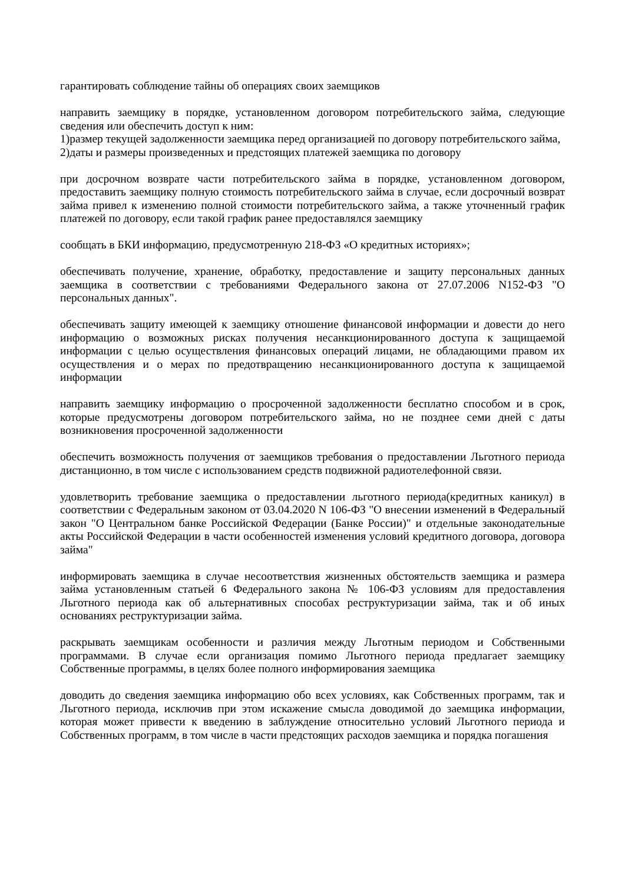гарантировать соблюдение тайны об операциях своих заемщиков
направить заемщику в порядке, установленном договором потребительского займа, следующие сведения или обеспечить доступ к ним:
1)размер текущей задолженности заемщика перед организацией по договору потребительского займа,
2)даты и размеры произведенных и предстоящих платежей заемщика по договору
при досрочном возврате части потребительского займа в порядке, установленном договором, предоставить заемщику полную стоимость потребительского займа в случае, если досрочный возврат займа привел к изменению полной стоимости потребительского займа, а также уточненный график платежей по договору, если такой график ранее предоставлялся заемщику
сообщать в БКИ информацию, предусмотренную 218-ФЗ «О кредитных историях»;
обеспечивать получение, хранение, обработку, предоставление и защиту персональных данных заемщика в соответствии с требованиями Федерального закона от 27.07.2006 N152-ФЗ "О персональных данных".
обеспечивать защиту имеющей к заемщику отношение финансовой информации и довести до него информацию о возможных рисках получения несанкционированного доступа к защищаемой информации с целью осуществления финансовых операций лицами, не обладающими правом их осуществления и о мерах по предотвращению несанкционированного доступа к защищаемой информации
направить заемщику информацию о просроченной задолженности бесплатно способом и в срок, которые предусмотрены договором потребительского займа, но не позднее семи дней с даты возникновения просроченной задолженности
обеспечить возможность получения от заемщиков требования о предоставлении Льготного периода дистанционно, в том числе с использованием средств подвижной радиотелефонной связи.
удовлетворить требование заемщика о предоставлении льготного периода(кредитных каникул) в соответствии с Федеральным законом от 03.04.2020 N 106-ФЗ "О внесении изменений в Федеральный закон "О Центральном банке Российской Федерации (Банке России)" и отдельные законодательные акты Российской Федерации в части особенностей изменения условий кредитного договора, договора займа"
информировать заемщика в случае несоответствия жизненных обстоятельств заемщика и размера займа установленным статьей 6 Федерального закона № 106-ФЗ условиям для предоставления Льготного периода как об альтернативных способах реструктуризации займа, так и об иных основаниях реструктуризации займа.
раскрывать заемщикам особенности и различия между Льготным периодом и Собственными программами. В случае если организация помимо Льготного периода предлагает заемщику Собственные программы, в целях более полного информирования заемщика
доводить до сведения заемщика информацию обо всех условиях, как Собственных программ, так и Льготного периода, исключив при этом искажение смысла доводимой до заемщика информации, которая может привести к введению в заблуждение относительно условий Льготного периода и Собственных программ, в том числе в части предстоящих расходов заемщика и порядка погашения